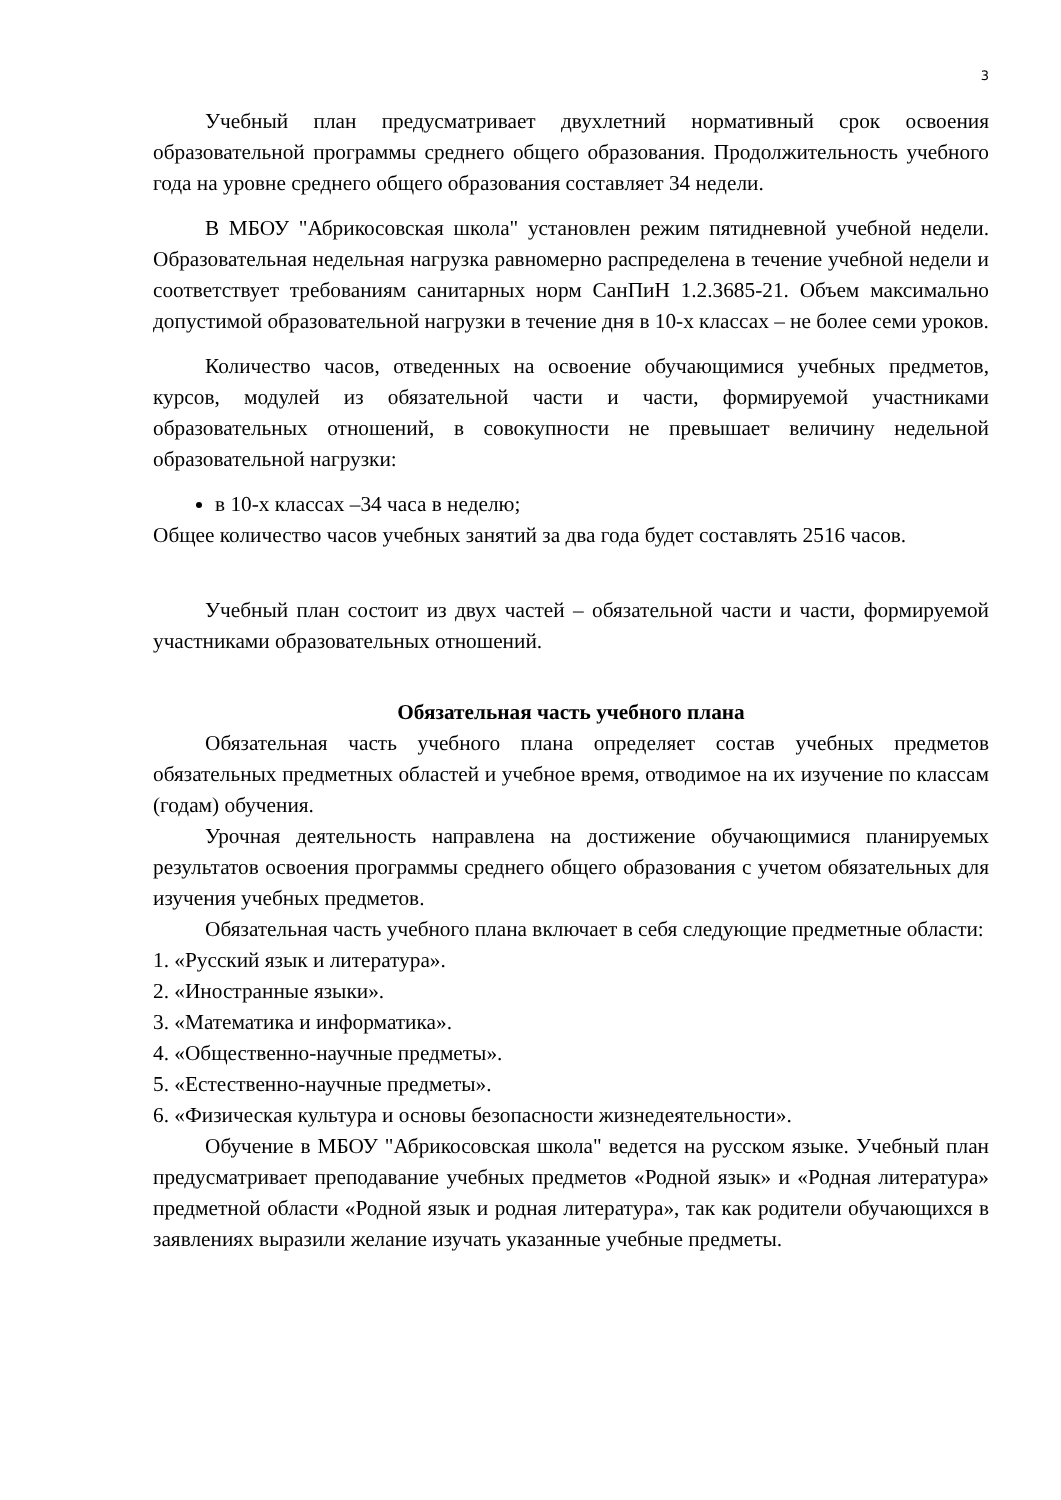3
Учебный план предусматривает двухлетний нормативный срок освоения образовательной программы среднего общего образования. Продолжительность учебного года на уровне среднего общего образования составляет 34 недели.
В МБОУ "Абрикосовская школа" установлен режим пятидневной учебной недели. Образовательная недельная нагрузка равномерно распределена в течение учебной недели и соответствует требованиям санитарных норм СанПиН 1.2.3685-21. Объем максимально допустимой образовательной нагрузки в течение дня в 10-х классах – не более семи уроков.
Количество часов, отведенных на освоение обучающимися учебных предметов, курсов, модулей из обязательной части и части, формируемой участниками образовательных отношений, в совокупности не превышает величину недельной образовательной нагрузки:
в 10-х классах –34 часа в неделю;
Общее количество часов учебных занятий за два года будет составлять 2516 часов.
Учебный план состоит из двух частей – обязательной части и части, формируемой участниками образовательных отношений.
Обязательная часть учебного плана
Обязательная часть учебного плана определяет состав учебных предметов обязательных предметных областей и учебное время, отводимое на их изучение по классам (годам) обучения.
Урочная деятельность направлена на достижение обучающимися планируемых результатов освоения программы среднего общего образования с учетом обязательных для изучения учебных предметов.
Обязательная часть учебного плана включает в себя следующие предметные области:
1. «Русский язык и литература».
2. «Иностранные языки».
3. «Математика и информатика».
4. «Общественно-научные предметы».
5. «Естественно-научные предметы».
6. «Физическая культура и основы безопасности жизнедеятельности».
Обучение в МБОУ "Абрикосовская школа" ведется на русском языке. Учебный план предусматривает преподавание учебных предметов «Родной язык» и «Родная литература» предметной области «Родной язык и родная литература», так как родители обучающихся в заявлениях выразили желание изучать указанные учебные предметы.